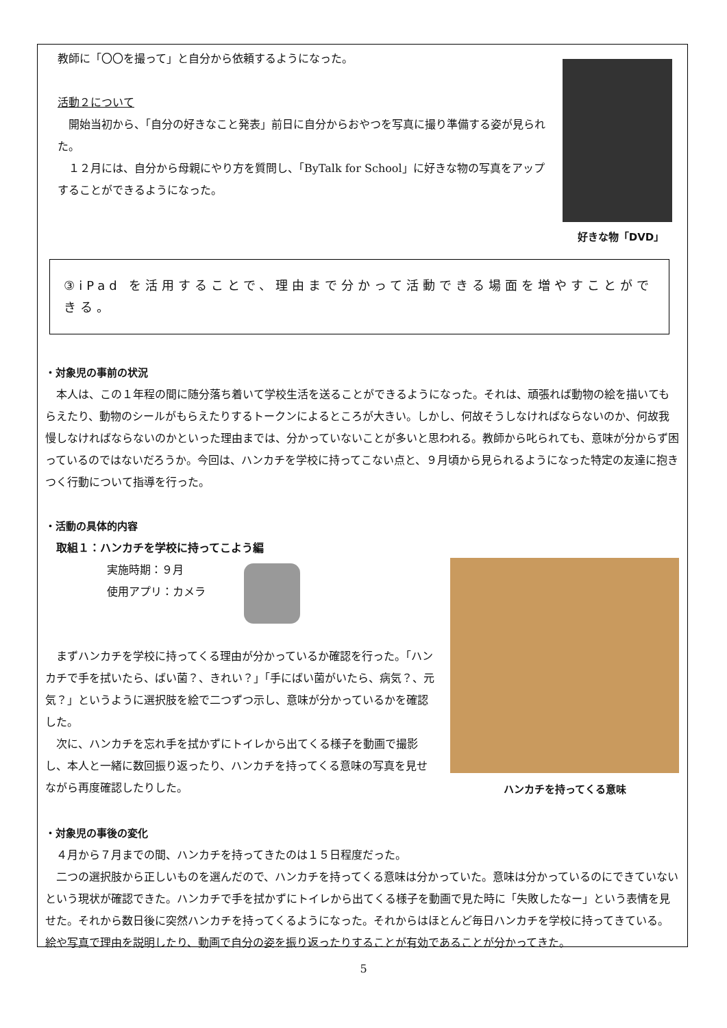教師に「〇〇を撮って」と自分から依頼するようになった。
活動２について
　開始当初から、「自分の好きなこと発表」前日に自分からおやつを写真に撮り準備する姿が見られた。
　１２月には、自分から母親にやり方を質問し、「ByTalk for School」に好きな物の写真をアップすることができるようになった。
好きな物「DVD」
③iPad を活用することで、理由まで分かって活動できる場面を増やすことができる。
・対象児の事前の状況
　本人は、この１年程の間に随分落ち着いて学校生活を送ることができるようになった。それは、頑張れば動物の絵を描いてもらえたり、動物のシールがもらえたりするトークンによるところが大きい。しかし、何故そうしなければならないのか、何故我慢しなければならないのかといった理由までは、分かっていないことが多いと思われる。教師から叱られても、意味が分からず困っているのではないだろうか。今回は、ハンカチを学校に持ってこない点と、９月頃から見られるようになった特定の友達に抱きつく行動について指導を行った。
・活動の具体的内容
　取組１：ハンカチを学校に持ってこよう編
実施時期：９月
使用アプリ：カメラ
　まずハンカチを学校に持ってくる理由が分かっているか確認を行った。「ハンカチで手を拭いたら、ばい菌？、きれい？」「手にばい菌がいたら、病気？、元気？」というように選択肢を絵で二つずつ示し、意味が分かっているかを確認した。
　次に、ハンカチを忘れ手を拭かずにトイレから出てくる様子を動画で撮影し、本人と一緒に数回振り返ったり、ハンカチを持ってくる意味の写真を見せながら再度確認したりした。
ハンカチを持ってくる意味
・対象児の事後の変化
　４月から７月までの間、ハンカチを持ってきたのは１５日程度だった。
　二つの選択肢から正しいものを選んだので、ハンカチを持ってくる意味は分かっていた。意味は分かっているのにできていないという現状が確認できた。ハンカチで手を拭かずにトイレから出てくる様子を動画で見た時に「失敗したなー」という表情を見せた。それから数日後に突然ハンカチを持ってくるようになった。それからはほとんど毎日ハンカチを学校に持ってきている。絵や写真で理由を説明したり、動画で自分の姿を振り返ったりすることが有効であることが分かってきた。
5